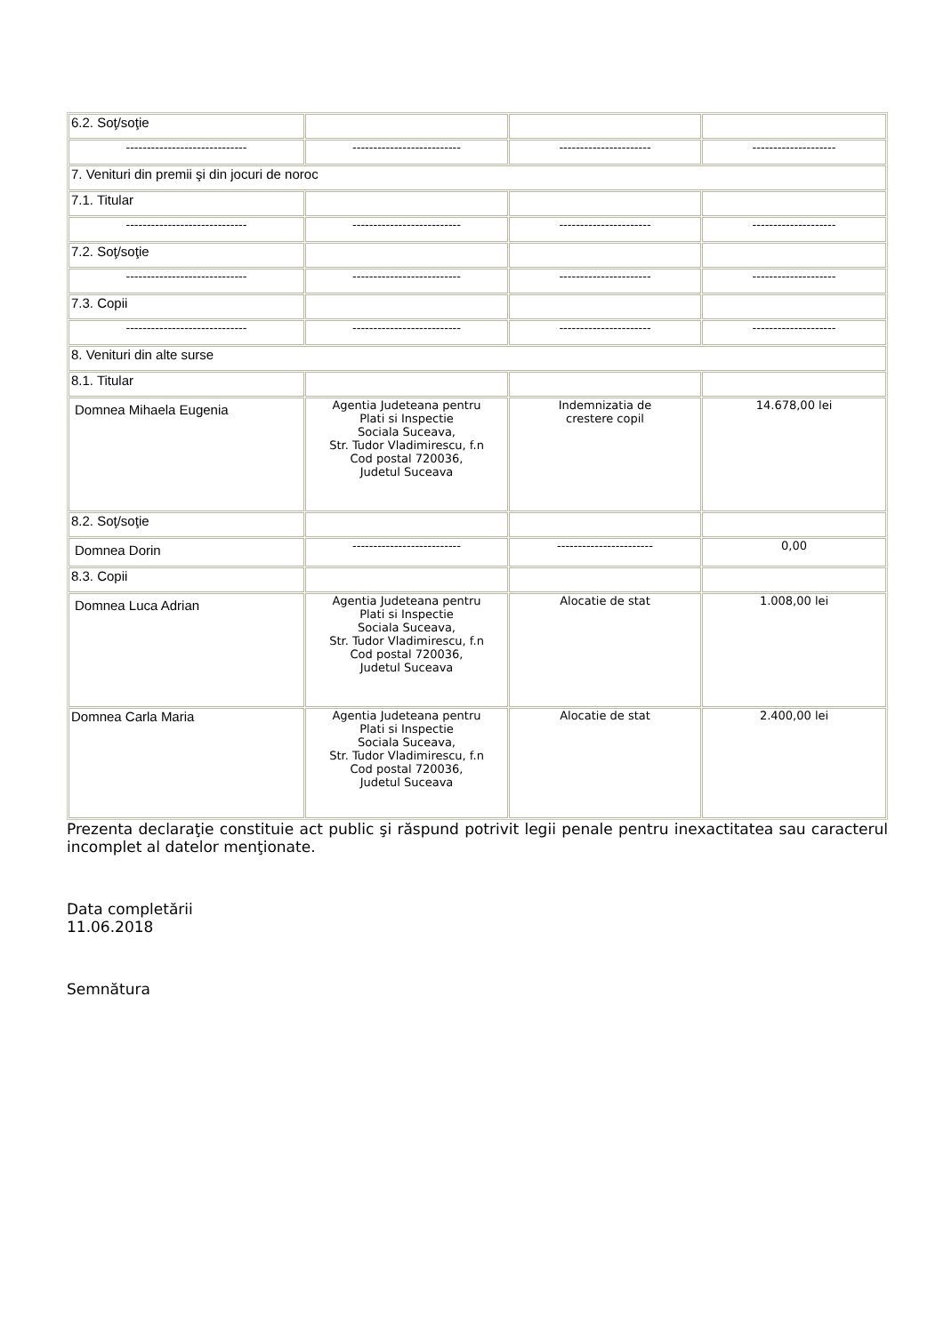| 6.2. Soţ/soţie | | | |
| ----------------------------- | -------------------------- | ---------------------- | -------------------- |
| 7. Venituri din premii şi din jocuri de noroc | | | |
| 7.1. Titular | | | |
| ----------------------------- | -------------------------- | ---------------------- | -------------------- |
| 7.2. Soţ/soţie | | | |
| ----------------------------- | -------------------------- | ---------------------- | -------------------- |
| 7.3. Copii | | | |
| ----------------------------- | -------------------------- | ---------------------- | -------------------- |
| 8. Venituri din alte surse | | | |
| 8.1. Titular | | | |
| Domnea Mihaela Eugenia | Agentia Judeteana pentru Plati si Inspectie Sociala Suceava, Str. Tudor Vladimirescu, f.n Cod postal 720036, Judetul Suceava | Indemnizatia de crestere copil | 14.678,00 lei |
| 8.2. Soţ/soţie | | | |
| Domnea Dorin | -------------------------- | ----------------------- | 0,00 |
| 8.3. Copii | | | |
| Domnea Luca Adrian | Agentia Judeteana pentru Plati si Inspectie Sociala Suceava, Str. Tudor Vladimirescu, f.n Cod postal 720036, Judetul Suceava | Alocatie de stat | 1.008,00 lei |
| Domnea Carla Maria | Agentia Judeteana pentru Plati si Inspectie Sociala Suceava, Str. Tudor Vladimirescu, f.n Cod postal 720036, Judetul Suceava | Alocatie de stat | 2.400,00 lei |
Prezenta declaraţie constituie act public şi răspund potrivit legii penale pentru inexactitatea sau caracterul incomplet al datelor menţionate.
Data completării
11.06.2018
Semnătura